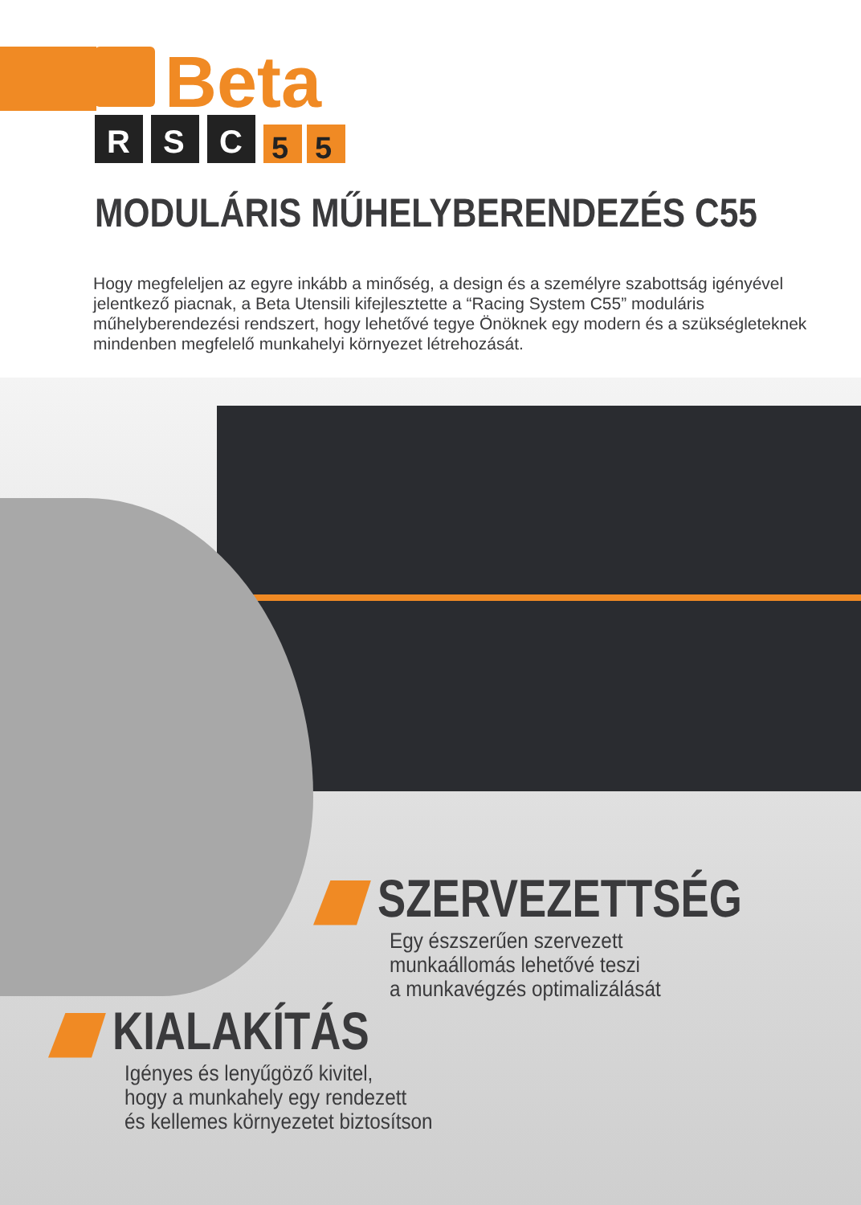Beta
R
S
C
5
5
MODULÁRIS MŰHELYBERENDEZÉS C55
Hogy megfeleljen az egyre inkább a minőség, a design és a személyre szabottság igényével jelentkező piacnak, a Beta Utensili kifejlesztette a “Racing System C55” moduláris műhelyberendezési rendszert, hogy lehetővé tegye Önöknek egy modern és a szükségleteknek mindenben megfelelő munkahelyi környezet létrehozását.
SZERVEZETTSÉG
Egy észszerűen szervezett
munkaállomás lehetővé teszi
a munkavégzés optimalizálását
KIALAKÍTÁS
Igényes és lenyűgöző kivitel,
hogy a munkahely egy rendezett
és kellemes környezetet biztosítson